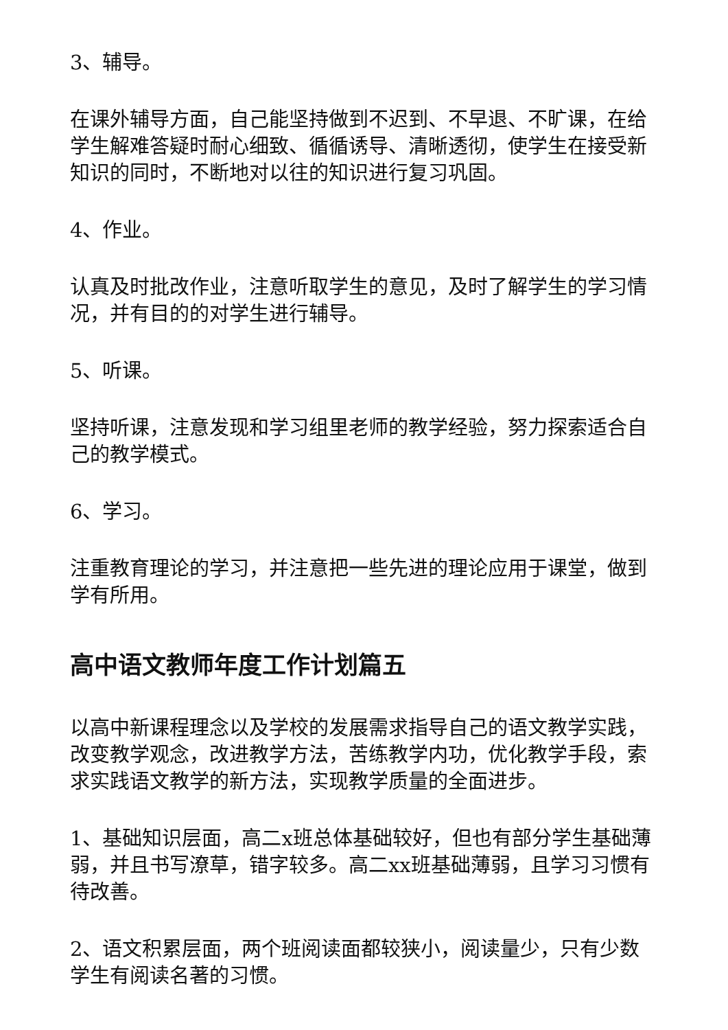3、辅导。
在课外辅导方面，自己能坚持做到不迟到、不早退、不旷课，在给学生解难答疑时耐心细致、循循诱导、清晰透彻，使学生在接受新知识的同时，不断地对以往的知识进行复习巩固。
4、作业。
认真及时批改作业，注意听取学生的意见，及时了解学生的学习情况，并有目的的对学生进行辅导。
5、听课。
坚持听课，注意发现和学习组里老师的教学经验，努力探索适合自己的教学模式。
6、学习。
注重教育理论的学习，并注意把一些先进的理论应用于课堂，做到学有所用。
高中语文教师年度工作计划篇五
以高中新课程理念以及学校的发展需求指导自己的语文教学实践，改变教学观念，改进教学方法，苦练教学内功，优化教学手段，索求实践语文教学的新方法，实现教学质量的全面进步。
1、基础知识层面，高二x班总体基础较好，但也有部分学生基础薄弱，并且书写潦草，错字较多。高二xx班基础薄弱，且学习习惯有待改善。
2、语文积累层面，两个班阅读面都较狭小，阅读量少，只有少数学生有阅读名著的习惯。